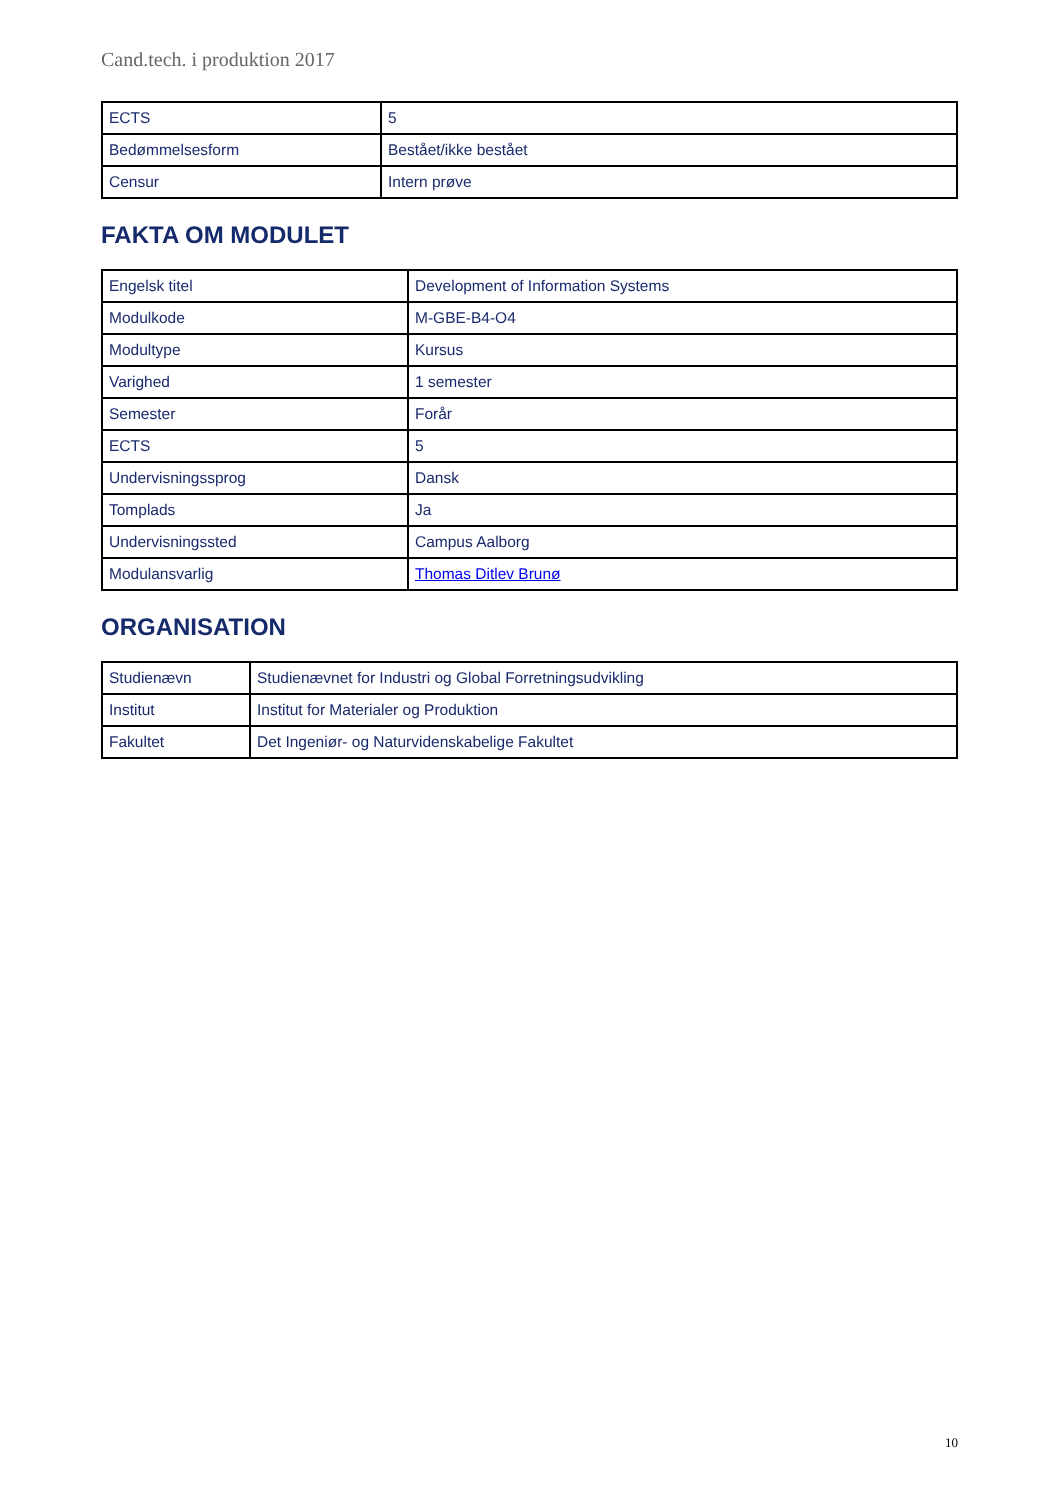Cand.tech. i produktion 2017
| ECTS | 5 |
| Bedømmelsesform | Bestået/ikke bestået |
| Censur | Intern prøve |
FAKTA OM MODULET
| Engelsk titel | Development of Information Systems |
| Modulkode | M-GBE-B4-O4 |
| Modultype | Kursus |
| Varighed | 1 semester |
| Semester | Forår |
| ECTS | 5 |
| Undervisningssprog | Dansk |
| Tomplads | Ja |
| Undervisningssted | Campus Aalborg |
| Modulansvarlig | Thomas Ditlev Brunø |
ORGANISATION
| Studienævn | Studienævnet for Industri og Global Forretningsudvikling |
| Institut | Institut for Materialer og Produktion |
| Fakultet | Det Ingeniør- og Naturvidenskabelige Fakultet |
10